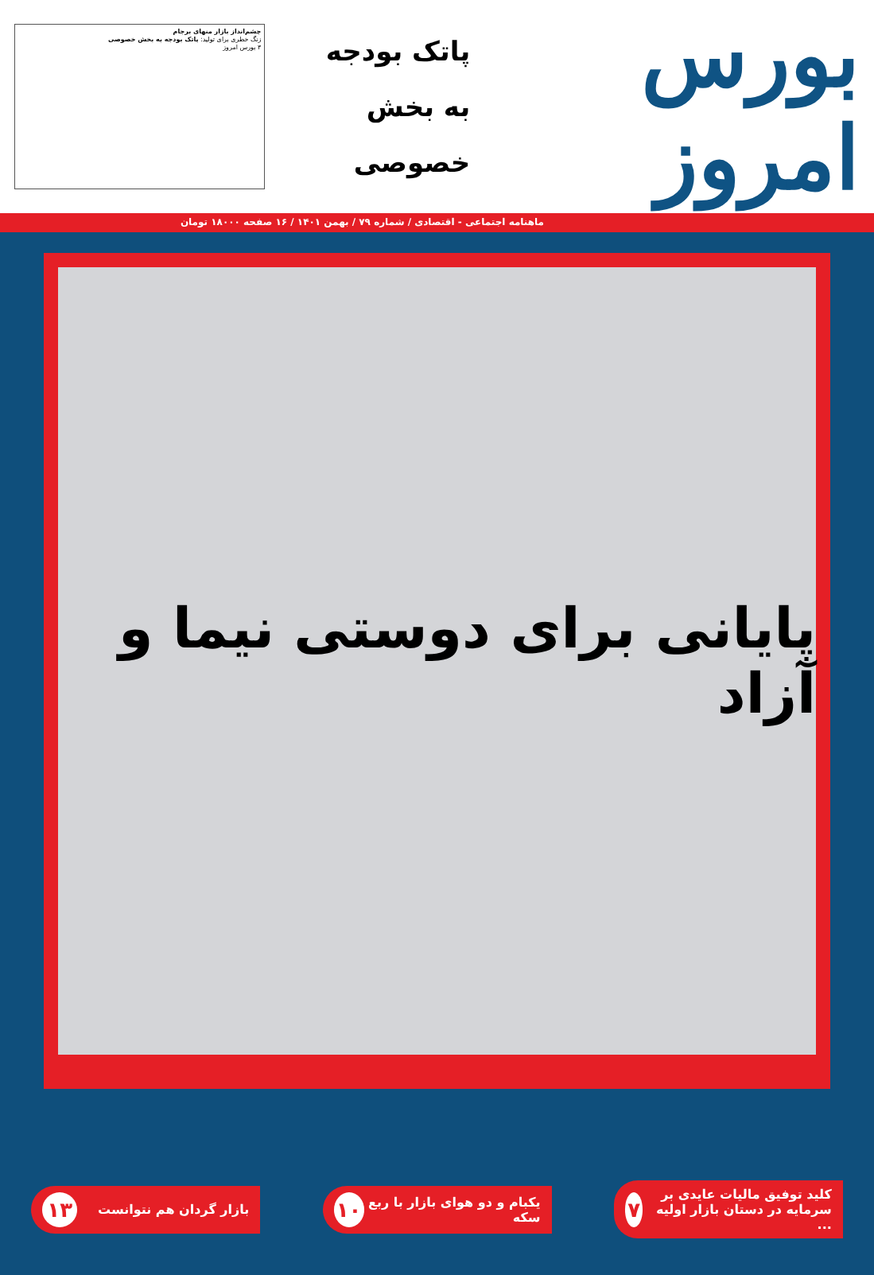بورس امروز
پاتک بودجه
به بخش خصوصی
چشم‌انداز بازار منهای برجام
زنگ خطری برای تولید: پاتک بودجه به بخش خصوصی
۳ بورس امروز
ماهنامه اجتماعی - اقتصادی / شماره ۷۹ / بهمن ۱۴۰۱ / ۱۶ صفحه ۱۸۰۰۰ تومان
پایانی برای دوستی نیما و آزاد
کلید توفیق مالیات عایدی بر سرمایه در دستان بازار اولیه ... ۷
یکبام و دو هوای بازار با ربع سکه ۱۰
بازار گردان هم نتوانست ۱۳